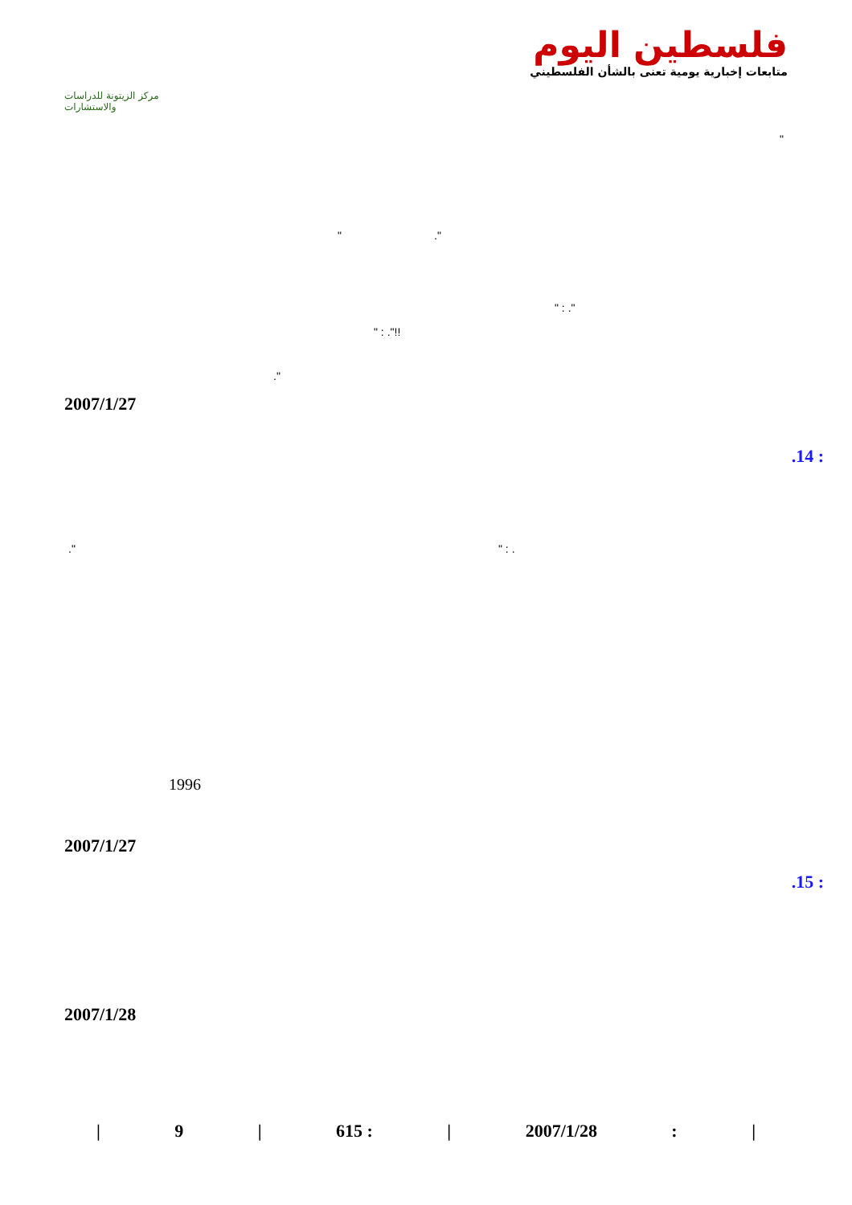مركز الزيتونة للدراسات والاستشارات
فلسطين اليوم
متابعات إخبارية يومية تعنى بالشأن الفلسطيني
"
" ."
" : ."
" : ."!!
."
2007/1/27
.14 :
." " : .
2007/1/27
1996
.15 :
2007/1/28
| 9 | 615 : | 2007/1/28: |